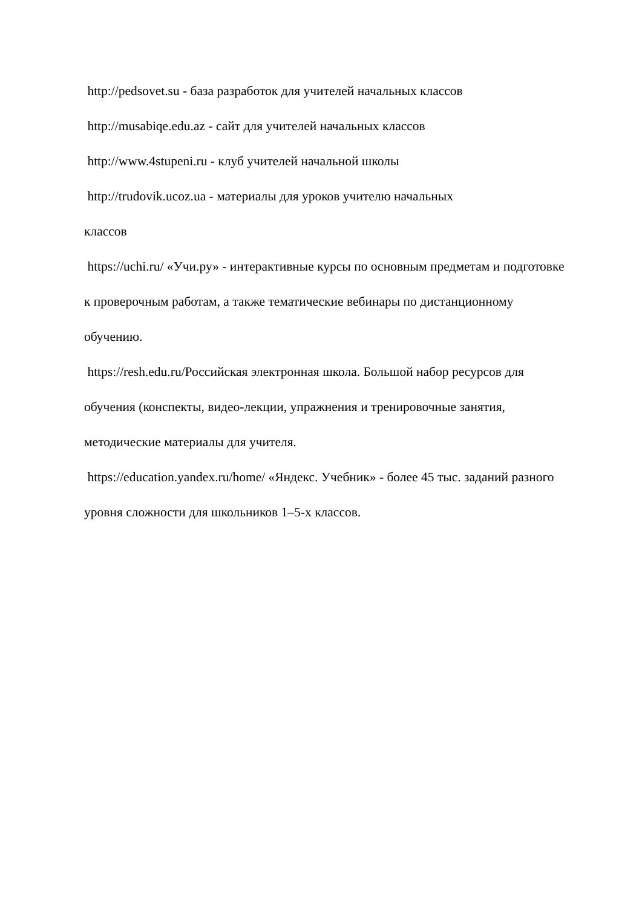http://pedsovet.su - база разработок для учителей начальных классов
http://musabiqe.edu.az - сайт для учителей начальных классов
http://www.4stupeni.ru - клуб учителей начальной школы
http://trudovik.ucoz.ua - материалы для уроков учителю начальных
классов
https://uchi.ru/ «Учи.ру» - интерактивные курсы по основным предметам и подготовке к проверочным работам, а также тематические вебинары по дистанционному обучению.
https://resh.edu.ru/Российская электронная школа. Большой набор ресурсов для обучения (конспекты, видео-лекции, упражнения и тренировочные занятия, методические материалы для учителя.
https://education.yandex.ru/home/ «Яндекс. Учебник» - более 45 тыс. заданий разного уровня сложности для школьников 1–5-х классов.